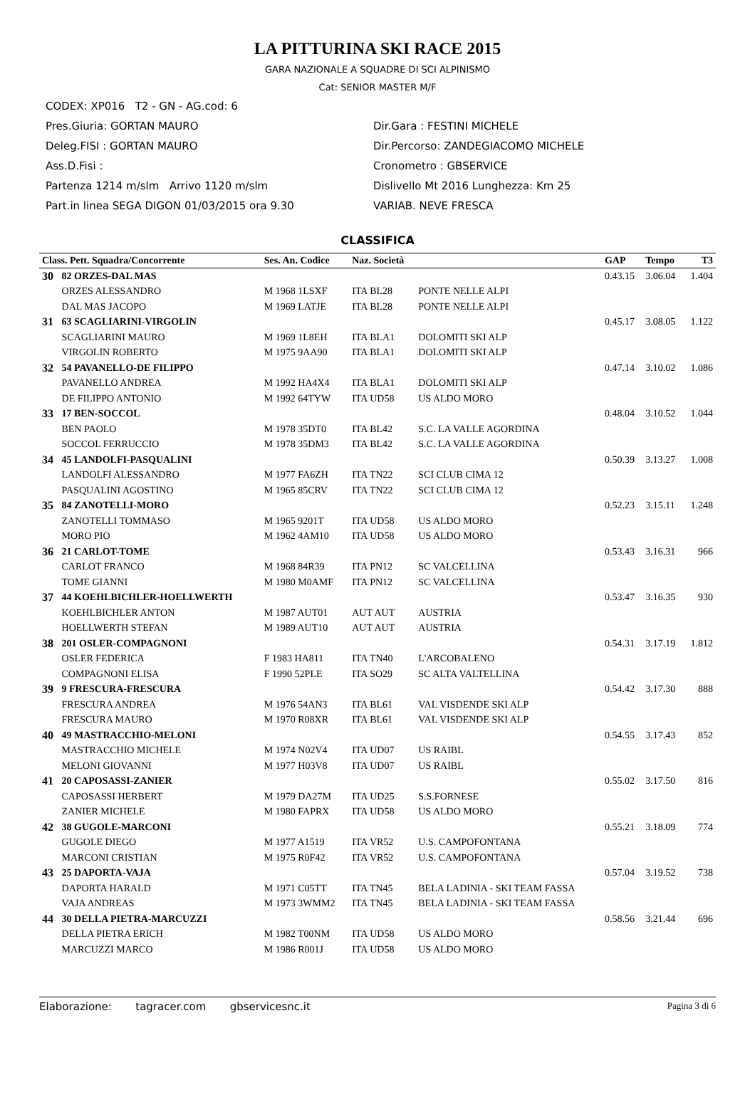LA PITTURINA SKI RACE 2015
GARA NAZIONALE A SQUADRE DI SCI ALPINISMO
Cat: SENIOR MASTER M/F
CODEX: XP016 T2 - GN - AG.cod: 6
Pres.Giuria: GORTAN MAURO
Dir.Gara : FESTINI MICHELE
Deleg.FISI : GORTAN MAURO
Dir.Percorso: ZANDEGIACOMO MICHELE
Ass.D.Fisi :
Cronometro : GBSERVICE
Partenza 1214 m/slm Arrivo 1120 m/slm
Dislivello Mt 2016 Lunghezza: Km 25
Part.in linea SEGA DIGON 01/03/2015 ora 9.30
VARIAB. NEVE FRESCA
CLASSIFICA
| Class. Pett. Squadra/Concorrente | | Ses. An. Codice | Naz. Società | | GAP | Tempo | T3 |
| --- | --- | --- | --- | --- | --- | --- | --- |
| 30 | 82 ORZES-DAL MAS | | | | 0.43.15 | 3.06.04 | 1.404 |
| | ORZES ALESSANDRO | M 1968 1LSXF | ITA BL28 | PONTE NELLE ALPI | | | |
| | DAL MAS JACOPO | M 1969 LATJE | ITA BL28 | PONTE NELLE ALPI | | | |
| 31 | 63 SCAGLIARINI-VIRGOLIN | | | | 0.45.17 | 3.08.05 | 1.122 |
| | SCAGLIARINI MAURO | M 1969 1L8EH | ITA BLA1 | DOLOMITI SKI ALP | | | |
| | VIRGOLIN ROBERTO | M 1975 9AA90 | ITA BLA1 | DOLOMITI SKI ALP | | | |
| 32 | 54 PAVANELLO-DE FILIPPO | | | | 0.47.14 | 3.10.02 | 1.086 |
| | PAVANELLO ANDREA | M 1992 HA4X4 | ITA BLA1 | DOLOMITI SKI ALP | | | |
| | DE FILIPPO ANTONIO | M 1992 64TYW | ITA UD58 | US ALDO MORO | | | |
| 33 | 17 BEN-SOCCOL | | | | 0.48.04 | 3.10.52 | 1.044 |
| | BEN PAOLO | M 1978 35DT0 | ITA BL42 | S.C. LA VALLE AGORDINA | | | |
| | SOCCOL FERRUCCIO | M 1978 35DM3 | ITA BL42 | S.C. LA VALLE AGORDINA | | | |
| 34 | 45 LANDOLFI-PASQUALINI | | | | 0.50.39 | 3.13.27 | 1.008 |
| | LANDOLFI ALESSANDRO | M 1977 FA6ZH | ITA TN22 | SCI CLUB CIMA 12 | | | |
| | PASQUALINI AGOSTINO | M 1965 85CRV | ITA TN22 | SCI CLUB CIMA 12 | | | |
| 35 | 84 ZANOTELLI-MORO | | | | 0.52.23 | 3.15.11 | 1.248 |
| | ZANOTELLI TOMMASO | M 1965 9201T | ITA UD58 | US ALDO MORO | | | |
| | MORO PIO | M 1962 4AM10 | ITA UD58 | US ALDO MORO | | | |
| 36 | 21 CARLOT-TOME | | | | 0.53.43 | 3.16.31 | 966 |
| | CARLOT FRANCO | M 1968 84R39 | ITA PN12 | SC VALCELLINA | | | |
| | TOME GIANNI | M 1980 M0AMF | ITA PN12 | SC VALCELLINA | | | |
| 37 | 44 KOEHLBICHLER-HOELLWERTH | | | | 0.53.47 | 3.16.35 | 930 |
| | KOEHLBICHLER ANTON | M 1987 AUT01 | AUT AUT | AUSTRIA | | | |
| | HOELLWERTH STEFAN | M 1989 AUT10 | AUT AUT | AUSTRIA | | | |
| 38 | 201 OSLER-COMPAGNONI | | | | 0.54.31 | 3.17.19 | 1.812 |
| | OSLER FEDERICA | F 1983 HA811 | ITA TN40 | L'ARCOBALENO | | | |
| | COMPAGNONI ELISA | F 1990 52PLE | ITA SO29 | SC ALTA VALTELLINA | | | |
| 39 | 9 FRESCURA-FRESCURA | | | | 0.54.42 | 3.17.30 | 888 |
| | FRESCURA ANDREA | M 1976 54AN3 | ITA BL61 | VAL VISDENDE SKI ALP | | | |
| | FRESCURA MAURO | M 1970 R08XR | ITA BL61 | VAL VISDENDE SKI ALP | | | |
| 40 | 49 MASTRACCHIO-MELONI | | | | 0.54.55 | 3.17.43 | 852 |
| | MASTRACCHIO MICHELE | M 1974 N02V4 | ITA UD07 | US RAIBL | | | |
| | MELONI GIOVANNI | M 1977 H03V8 | ITA UD07 | US RAIBL | | | |
| 41 | 20 CAPOSASSI-ZANIER | | | | 0.55.02 | 3.17.50 | 816 |
| | CAPOSASSI HERBERT | M 1979 DA27M | ITA UD25 | S.S.FORNESE | | | |
| | ZANIER MICHELE | M 1980 FAPRX | ITA UD58 | US ALDO MORO | | | |
| 42 | 38 GUGOLE-MARCONI | | | | 0.55.21 | 3.18.09 | 774 |
| | GUGOLE DIEGO | M 1977 A1519 | ITA VR52 | U.S. CAMPOFONTANA | | | |
| | MARCONI CRISTIAN | M 1975 R0F42 | ITA VR52 | U.S. CAMPOFONTANA | | | |
| 43 | 25 DAPORTA-VAJA | | | | 0.57.04 | 3.19.52 | 738 |
| | DAPORTA HARALD | M 1971 C05TT | ITA TN45 | BELA LADINIA - SKI TEAM FASSA | | | |
| | VAJA ANDREAS | M 1973 3WMM2 | ITA TN45 | BELA LADINIA - SKI TEAM FASSA | | | |
| 44 | 30 DELLA PIETRA-MARCUZZI | | | | 0.58.56 | 3.21.44 | 696 |
| | DELLA PIETRA ERICH | M 1982 T00NM | ITA UD58 | US ALDO MORO | | | |
| | MARCUZZI MARCO | M 1986 R001J | ITA UD58 | US ALDO MORO | | | |
Elaborazione: tagracer.com gbservicesnc.it Pagina 3 di 6